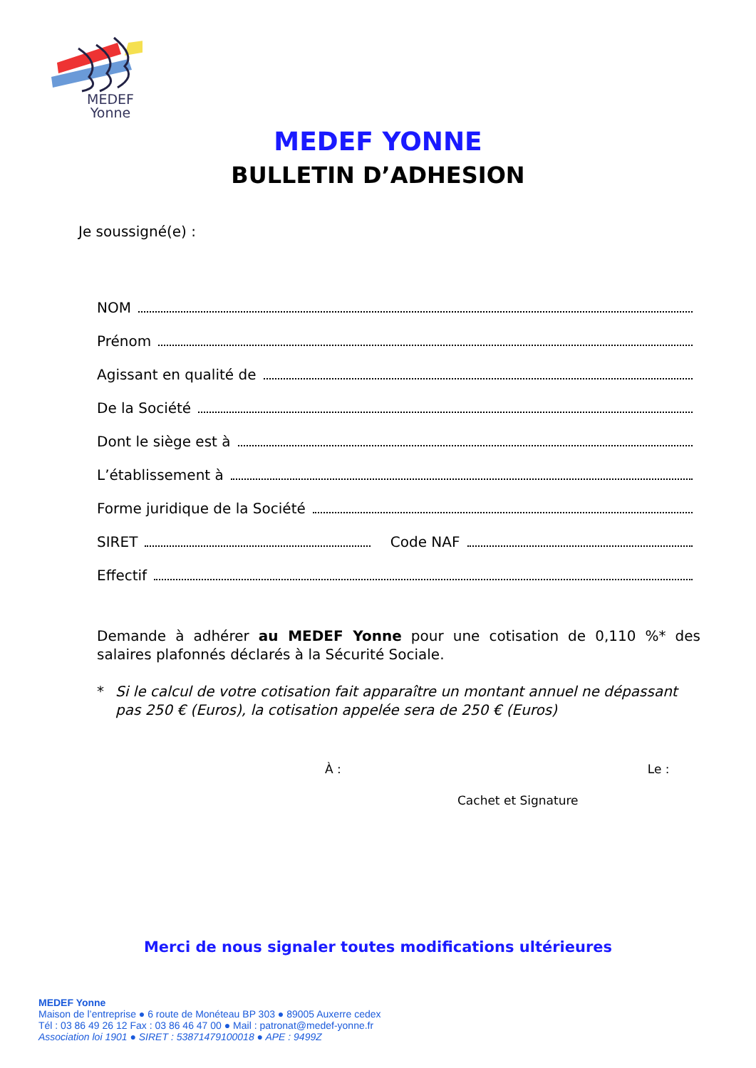MEDEF
Yonne
MEDEF YONNE
BULLETIN D’ADHESION
Je soussigné(e) :
NOM
Prénom
Agissant en qualité de
De la Société
Dont le siège est à
L’établissement à
Forme juridique de la Société
SIRET Code NAF
Effectif
Demande à adhérer au MEDEF Yonne pour une cotisation de 0,110 %* des salaires plafonnés déclarés à la Sécurité Sociale.
* Si le calcul de votre cotisation fait apparaître un montant annuel ne dépassant pas 250 € (Euros), la cotisation appelée sera de 250 € (Euros)
À : Le :
Cachet et Signature
Merci de nous signaler toutes modifications ultérieures
MEDEF Yonne
Maison de l’entreprise ● 6 route de Monéteau BP 303 ● 89005 Auxerre cedex
Tél : 03 86 49 26 12 Fax : 03 86 46 47 00 ● Mail : patronat@medef-yonne.fr
Association loi 1901 ● SIRET : 53871479100018 ● APE : 9499Z